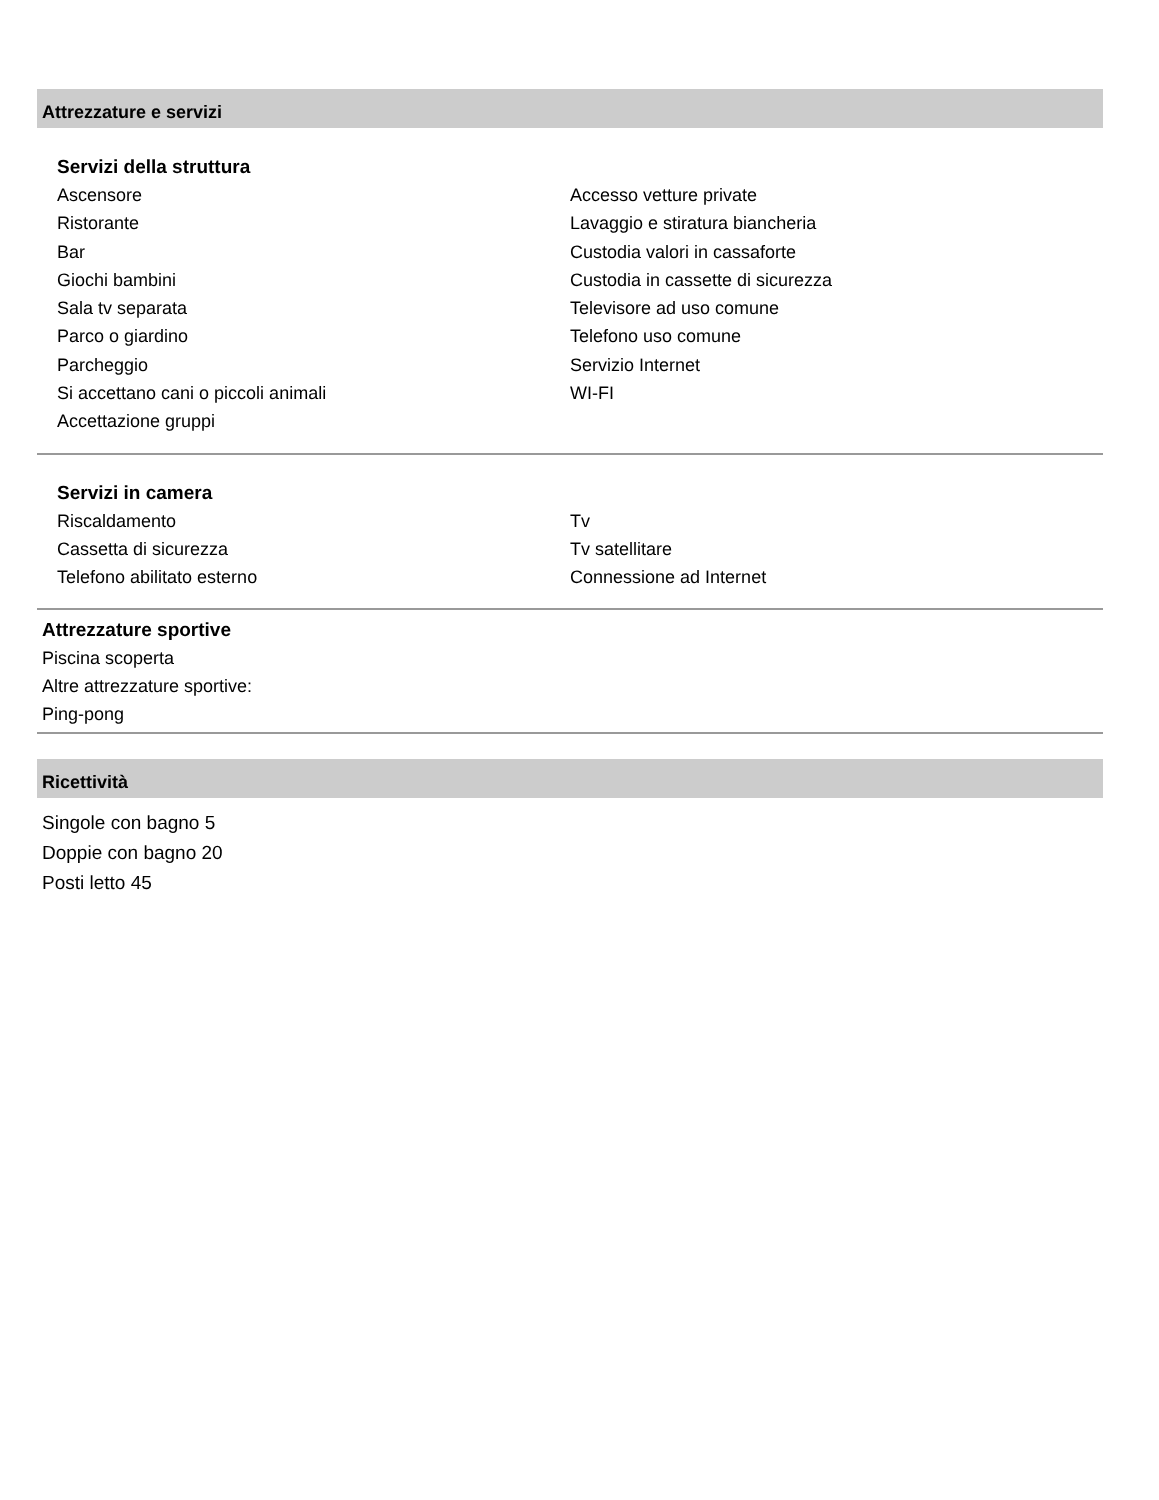Attrezzature e servizi
Servizi della struttura
Ascensore
Ristorante
Bar
Giochi bambini
Sala tv separata
Parco o giardino
Parcheggio
Si accettano cani o piccoli animali
Accettazione gruppi
Accesso vetture private
Lavaggio e stiratura biancheria
Custodia valori in cassaforte
Custodia in cassette di sicurezza
Televisore ad uso comune
Telefono uso comune
Servizio Internet
WI-FI
Servizi in camera
Riscaldamento
Cassetta di sicurezza
Telefono abilitato esterno
Tv
Tv satellitare
Connessione ad Internet
Attrezzature sportive
Piscina scoperta
Altre attrezzature sportive:
Ping-pong
Ricettività
Singole con bagno 5
Doppie con bagno 20
Posti letto 45